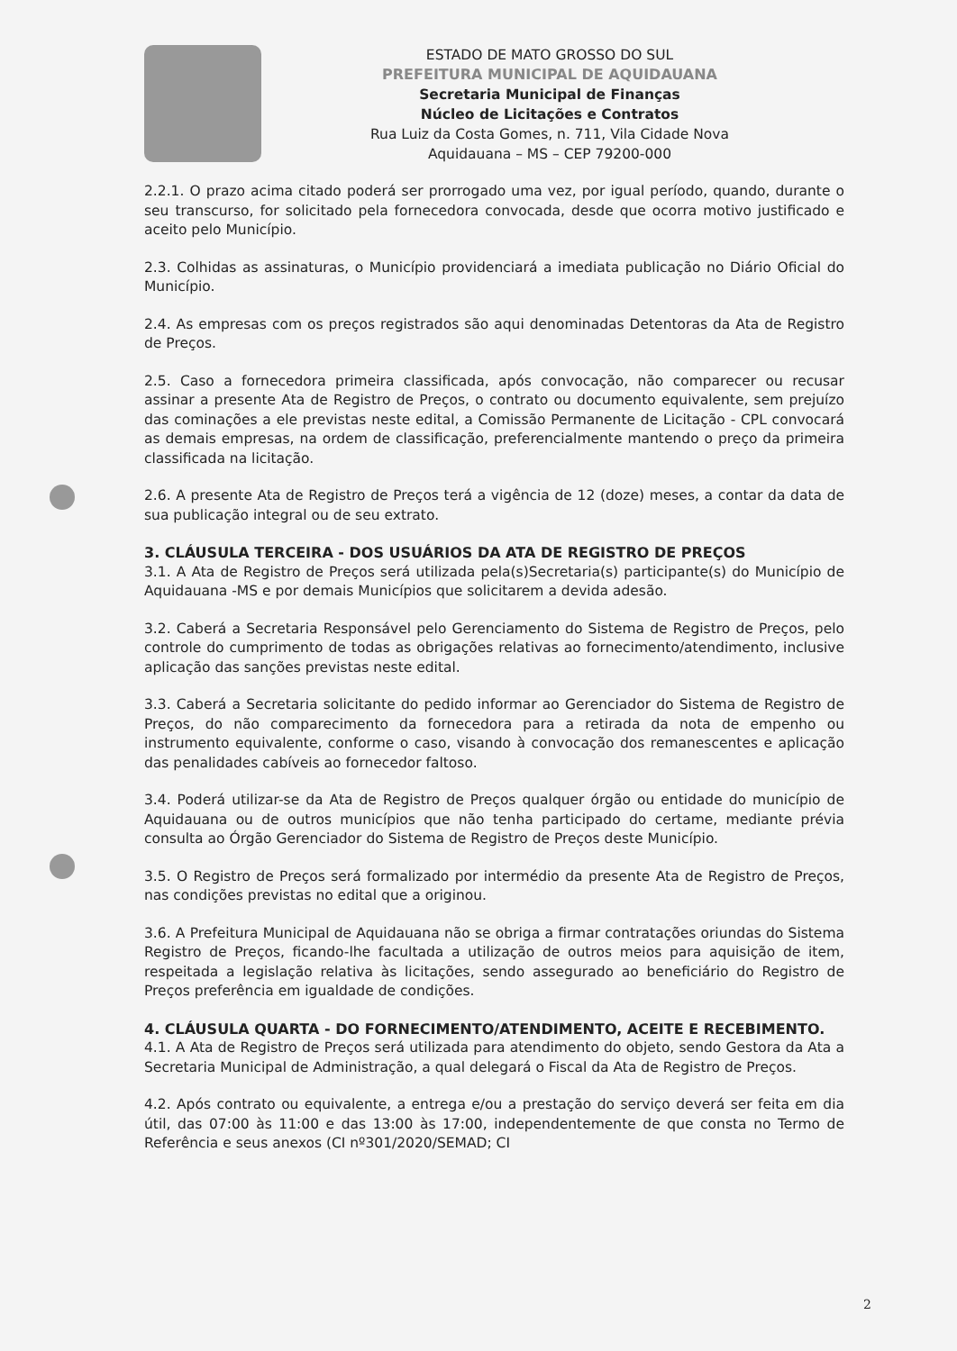ESTADO DE MATO GROSSO DO SUL
PREFEITURA MUNICIPAL DE AQUIDAUANA
Secretaria Municipal de Finanças
Núcleo de Licitações e Contratos
Rua Luiz da Costa Gomes, n. 711, Vila Cidade Nova
Aquidauana – MS – CEP 79200-000
2.2.1. O prazo acima citado poderá ser prorrogado uma vez, por igual período, quando, durante o seu transcurso, for solicitado pela fornecedora convocada, desde que ocorra motivo justificado e aceito pelo Município.
2.3. Colhidas as assinaturas, o Município providenciará a imediata publicação no Diário Oficial do Município.
2.4. As empresas com os preços registrados são aqui denominadas Detentoras da Ata de Registro de Preços.
2.5. Caso a fornecedora primeira classificada, após convocação, não comparecer ou recusar assinar a presente Ata de Registro de Preços, o contrato ou documento equivalente, sem prejuízo das cominações a ele previstas neste edital, a Comissão Permanente de Licitação - CPL convocará as demais empresas, na ordem de classificação, preferencialmente mantendo o preço da primeira classificada na licitação.
2.6. A presente Ata de Registro de Preços terá a vigência de 12 (doze) meses, a contar da data de sua publicação integral ou de seu extrato.
3. CLÁUSULA TERCEIRA - DOS USUÁRIOS DA ATA DE REGISTRO DE PREÇOS
3.1. A Ata de Registro de Preços será utilizada pela(s)Secretaria(s) participante(s) do Município de Aquidauana -MS e por demais Municípios que solicitarem a devida adesão.
3.2. Caberá a Secretaria Responsável pelo Gerenciamento do Sistema de Registro de Preços, pelo controle do cumprimento de todas as obrigações relativas ao fornecimento/atendimento, inclusive aplicação das sanções previstas neste edital.
3.3. Caberá a Secretaria solicitante do pedido informar ao Gerenciador do Sistema de Registro de Preços, do não comparecimento da fornecedora para a retirada da nota de empenho ou instrumento equivalente, conforme o caso, visando à convocação dos remanescentes e aplicação das penalidades cabíveis ao fornecedor faltoso.
3.4. Poderá utilizar-se da Ata de Registro de Preços qualquer órgão ou entidade do município de Aquidauana ou de outros municípios que não tenha participado do certame, mediante prévia consulta ao Órgão Gerenciador do Sistema de Registro de Preços deste Município.
3.5. O Registro de Preços será formalizado por intermédio da presente Ata de Registro de Preços, nas condições previstas no edital que a originou.
3.6. A Prefeitura Municipal de Aquidauana não se obriga a firmar contratações oriundas do Sistema Registro de Preços, ficando-lhe facultada a utilização de outros meios para aquisição de item, respeitada a legislação relativa às licitações, sendo assegurado ao beneficiário do Registro de Preços preferência em igualdade de condições.
4. CLÁUSULA QUARTA - DO FORNECIMENTO/ATENDIMENTO, ACEITE E RECEBIMENTO.
4.1. A Ata de Registro de Preços será utilizada para atendimento do objeto, sendo Gestora da Ata a Secretaria Municipal de Administração, a qual delegará o Fiscal da Ata de Registro de Preços.
4.2. Após contrato ou equivalente, a entrega e/ou a prestação do serviço deverá ser feita em dia útil, das 07:00 às 11:00 e das 13:00 às 17:00, independentemente de que consta no Termo de Referência e seus anexos (CI nº301/2020/SEMAD; CI
2